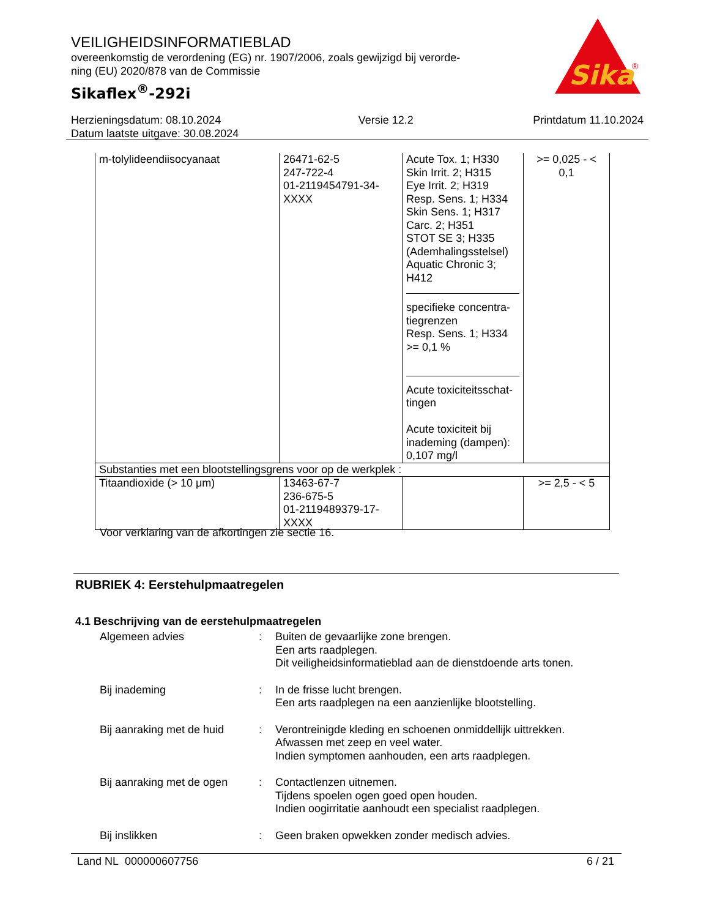VEILIGHEIDSINFORMATIEBLAD
overeenkomstig de verordening (EG) nr. 1907/2006, zoals gewijzigd bij verorde-
ning (EU) 2020/878 van de Commissie
Sikaflex<sup>®</sup>-292i
Sika
®
Herzieningsdatum: 08.10.2024
Datum laatste uitgave: 30.08.2024
Versie 12.2 Printdatum 11.10.2024
| m-tolylideendiisocyanaat | 26471-62-5 247-722-4 01-2119454791-34- XXXX | Acute Tox. 1; H330 Skin Irrit. 2; H315 Eye Irrit. 2; H319 Resp. Sens. 1; H334 Skin Sens. 1; H317 Carc. 2; H351 STOT SE 3; H335 (Ademhalingsstelsel) Aquatic Chronic 3; H412 specifieke concentra- tiegrenzen Resp. Sens. 1; H334 >= 0,1 % Acute toxiciteitsschat- tingen Acute toxiciteit bij inademing (dampen): 0,107 mg/l | >= 0,025 - < 0,1 |
| Substanties met een blootstellingsgrens voor op de werkplek : | | | |
| Titaandioxide (> 10 μm) | 13463-67-7 236-675-5 01-2119489379-17- XXXX | | >= 2,5 - < 5 |
Voor verklaring van de afkortingen zie sectie 16.
RUBRIEK 4: Eerstehulpmaatregelen
4.1 Beschrijving van de eerstehulpmaatregelen
Algemeen advies : Buiten de gevaarlijke zone brengen.
Een arts raadplegen.
Dit veiligheidsinformatieblad aan de dienstdoende arts tonen.
Bij inademing : In de frisse lucht brengen.
Een arts raadplegen na een aanzienlijke blootstelling.
Bij aanraking met de huid
: Verontreinigde kleding en schoenen onmiddellijk uittrekken.
Afwassen met zeep en veel water.
Indien symptomen aanhouden, een arts raadplegen.
Bij aanraking met de ogen
: Contactlenzen uitnemen.
Tijdens spoelen ogen goed open houden.
Indien oogirritatie aanhoudt een specialist raadplegen.
Bij inslikken : Geen braken opwekken zonder medisch advies.
Land NL 000000607756 6 / 21